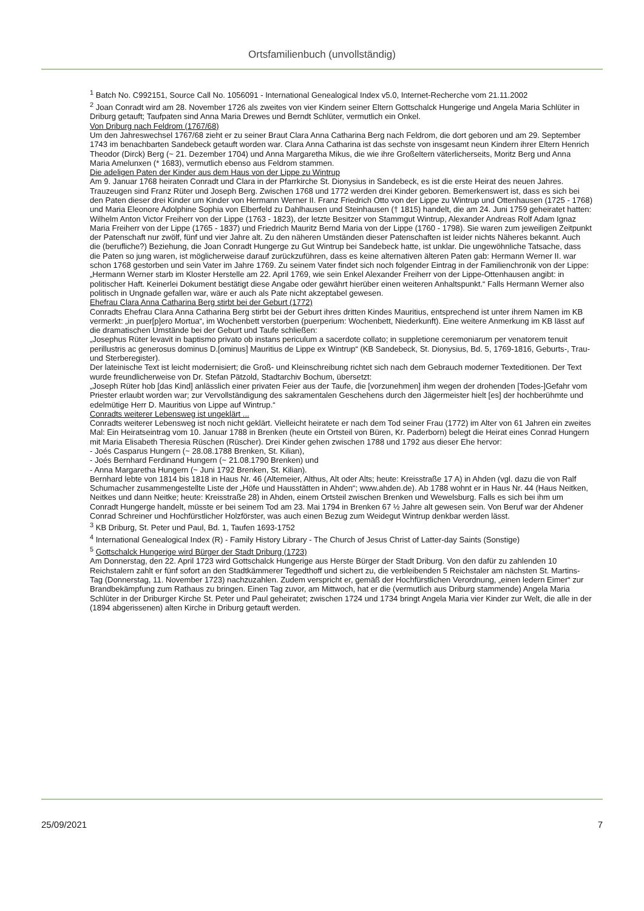Ortsfamilienbuch (unvollständig)
<sup>1</sup> Batch No. C992151, Source Call No. 1056091 - International Genealogical Index v5.0, Internet-Recherche vom 21.11.2002
<sup>2</sup> Joan Conradt wird am 28. November 1726 als zweites von vier Kindern seiner Eltern Gottschalck Hungerige und Angela Maria Schlüter in Driburg getauft; Taufpaten sind Anna Maria Drewes und Berndt Schlüter, vermutlich ein Onkel.
Von Driburg nach Feldrom (1767/68)
Um den Jahreswechsel 1767/68 zieht er zu seiner Braut Clara Anna Catharina Berg nach Feldrom, die dort geboren und am 29. September 1743 im benachbarten Sandebeck getauft worden war. Clara Anna Catharina ist das sechste von insgesamt neun Kindern ihrer Eltern Henrich Theodor (Dirck) Berg (~ 21. Dezember 1704) und Anna Margaretha Mikus, die wie ihre Großeltern väterlicherseits, Moritz Berg und Anna Maria Amelunxen (* 1683), vermutlich ebenso aus Feldrom stammen.
Die adeligen Paten der Kinder aus dem Haus von der Lippe zu Wintrup
Am 9. Januar 1768 heiraten Conradt und Clara in der Pfarrkirche St. Dionysius in Sandebeck, es ist die erste Heirat des neuen Jahres. Trauzeugen sind Franz Rüter und Joseph Berg. Zwischen 1768 und 1772 werden drei Kinder geboren. Bemerkenswert ist, dass es sich bei den Paten dieser drei Kinder um Kinder von Hermann Werner II. Franz Friedrich Otto von der Lippe zu Wintrup und Ottenhausen (1725 - 1768) und Maria Eleonore Adolphine Sophia von Elberfeld zu Dahlhausen und Steinhausen († 1815) handelt, die am 24. Juni 1759 geheiratet hatten: Wilhelm Anton Victor Freiherr von der Lippe (1763 - 1823), der letzte Besitzer von Stammgut Wintrup, Alexander Andreas Rolf Adam Ignaz Maria Freiherr von der Lippe (1765 - 1837) und Friedrich Mauritz Bernd Maria von der Lippe (1760 - 1798). Sie waren zum jeweiligen Zeitpunkt der Patenschaft nur zwölf, fünf und vier Jahre alt. Zu den näheren Umständen dieser Patenschaften ist leider nichts Näheres bekannt. Auch die (berufliche?) Beziehung, die Joan Conradt Hungerge zu Gut Wintrup bei Sandebeck hatte, ist unklar. Die ungewöhnliche Tatsache, dass die Paten so jung waren, ist möglicherweise darauf zurückzuführen, dass es keine alternativen älteren Paten gab: Hermann Werner II. war schon 1768 gestorben und sein Vater im Jahre 1769. Zu seinem Vater findet sich noch folgender Eintrag in der Familienchronik von der Lippe: „Hermann Werner starb im Kloster Herstelle am 22. April 1769, wie sein Enkel Alexander Freiherr von der Lippe-Ottenhausen angibt: in politischer Haft. Keinerlei Dokument bestätigt diese Angabe oder gewährt hierüber einen weiteren Anhaltspunkt.“ Falls Hermann Werner also politisch in Ungnade gefallen war, wäre er auch als Pate nicht akzeptabel gewesen.
Ehefrau Clara Anna Catharina Berg stirbt bei der Geburt (1772)
Conradts Ehefrau Clara Anna Catharina Berg stirbt bei der Geburt ihres dritten Kindes Mauritius, entsprechend ist unter ihrem Namen im KB vermerkt: „in puer[p]ero Mortua“, im Wochenbett verstorben (puerperium: Wochenbett, Niederkunft). Eine weitere Anmerkung im KB lässt auf die dramatischen Umstände bei der Geburt und Taufe schließen:
„Josephus Rüter levavit in baptismo privato ob instans periculum a sacerdote collato; in suppletione ceremoniarum per venatorem tenuit perillustris ac generosus dominus D.[ominus] Mauritius de Lippe ex Wintrup“ (KB Sandebeck, St. Dionysius, Bd. 5, 1769-1816, Geburts-, Trau- und Sterberegister).
Der lateinische Text ist leicht modernisiert; die Groß- und Kleinschreibung richtet sich nach dem Gebrauch moderner Texteditionen. Der Text wurde freundlicherweise von Dr. Stefan Pätzold, Stadtarchiv Bochum, übersetzt:
„Joseph Rüter hob [das Kind] anlässlich einer privaten Feier aus der Taufe, die [vorzunehmen] ihm wegen der drohenden [Todes-]Gefahr vom Priester erlaubt worden war; zur Vervollständigung des sakramentalen Geschehens durch den Jägermeister hielt [es] der hochberühmte und edelmütige Herr D. Mauritius von Lippe auf Wintrup.“
Conradts weiterer Lebensweg ist ungeklärt ...
Conradts weiterer Lebensweg ist noch nicht geklärt. Vielleicht heiratete er nach dem Tod seiner Frau (1772) im Alter von 61 Jahren ein zweites Mal: Ein Heiratseintrag vom 10. Januar 1788 in Brenken (heute ein Ortsteil von Büren, Kr. Paderborn) belegt die Heirat eines Conrad Hungern mit Maria Elisabeth Theresia Rüschen (Rüscher). Drei Kinder gehen zwischen 1788 und 1792 aus dieser Ehe hervor:
- Joés Casparus Hungern (~ 28.08.1788 Brenken, St. Kilian),
- Joés Bernhard Ferdinand Hungern (~ 21.08.1790 Brenken) und
- Anna Margaretha Hungern (~ Juni 1792 Brenken, St. Kilian).
Bernhard lebte von 1814 bis 1818 in Haus Nr. 46 (Altemeier, Althus, Alt oder Alts; heute: Kreisstraße 17 A) in Ahden (vgl. dazu die von Ralf Schumacher zusammengestellte Liste der „Höfe und Hausstätten in Ahden“; www.ahden.de). Ab 1788 wohnt er in Haus Nr. 44 (Haus Neitken, Neitkes und dann Neitke; heute: Kreisstraße 28) in Ahden, einem Ortsteil zwischen Brenken und Wewelsburg. Falls es sich bei ihm um Conradt Hungerge handelt, müsste er bei seinem Tod am 23. Mai 1794 in Brenken 67 ½ Jahre alt gewesen sein. Von Beruf war der Ahdener Conrad Schreiner und Hochfürstlicher Holzförster, was auch einen Bezug zum Weidegut Wintrup denkbar werden lässt.
<sup>3</sup> KB Driburg, St. Peter und Paul, Bd. 1, Taufen 1693-1752
<sup>4</sup> International Genealogical Index (R) - Family History Library - The Church of Jesus Christ of Latter-day Saints (Sonstige)
<sup>5</sup> Gottschalck Hungerige wird Bürger der Stadt Driburg (1723)
Am Donnerstag, den 22. April 1723 wird Gottschalck Hungerige aus Herste Bürger der Stadt Driburg. Von den dafür zu zahlenden 10 Reichstalern zahlt er fünf sofort an den Stadtkämmerer Tegedthoff und sichert zu, die verbleibenden 5 Reichstaler am nächsten St. Martins-Tag (Donnerstag, 11. November 1723) nachzuzahlen. Zudem verspricht er, gemäß der Hochfürstlichen Verordnung, „einen ledern Eimer“ zur Brandbekämpfung zum Rathaus zu bringen. Einen Tag zuvor, am Mittwoch, hat er die (vermutlich aus Driburg stammende) Angela Maria Schlüter in der Driburger Kirche St. Peter und Paul geheiratet; zwischen 1724 und 1734 bringt Angela Maria vier Kinder zur Welt, die alle in der (1894 abgerissenen) alten Kirche in Driburg getauft werden.
25/09/2021 7